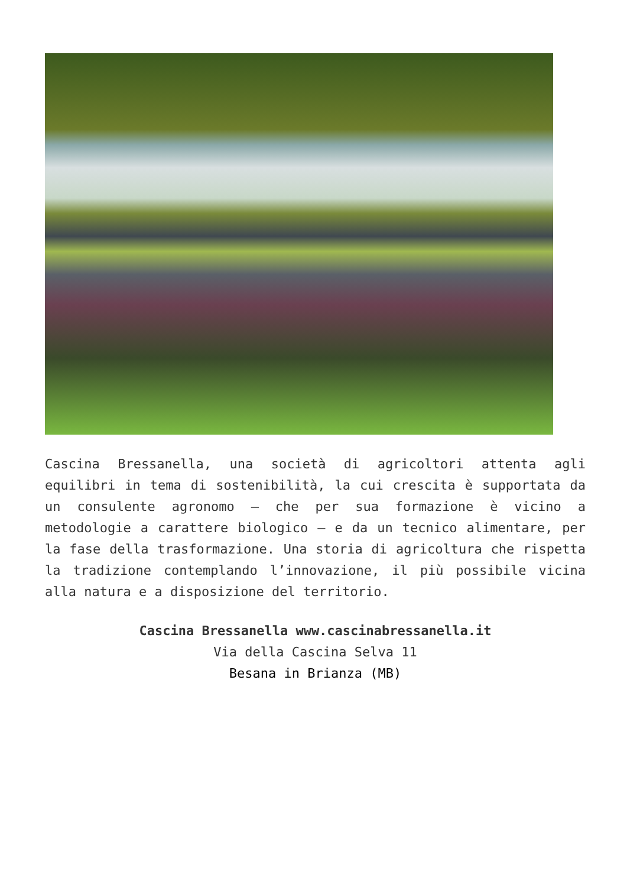Cascina Bressanella, una società di agricoltori attenta agli equilibri in tema di sostenibilità, la cui crescita è supportata da un consulente agronomo – che per sua formazione è vicino a metodologie a carattere biologico – e da un tecnico alimentare, per la fase della trasformazione. Una storia di agricoltura che rispetta la tradizione contemplando l’innovazione, il più possibile vicina alla natura e a disposizione del territorio.
Cascina Bressanella www.cascinabressanella.it
Via della Cascina Selva 11
Besana in Brianza (MB)